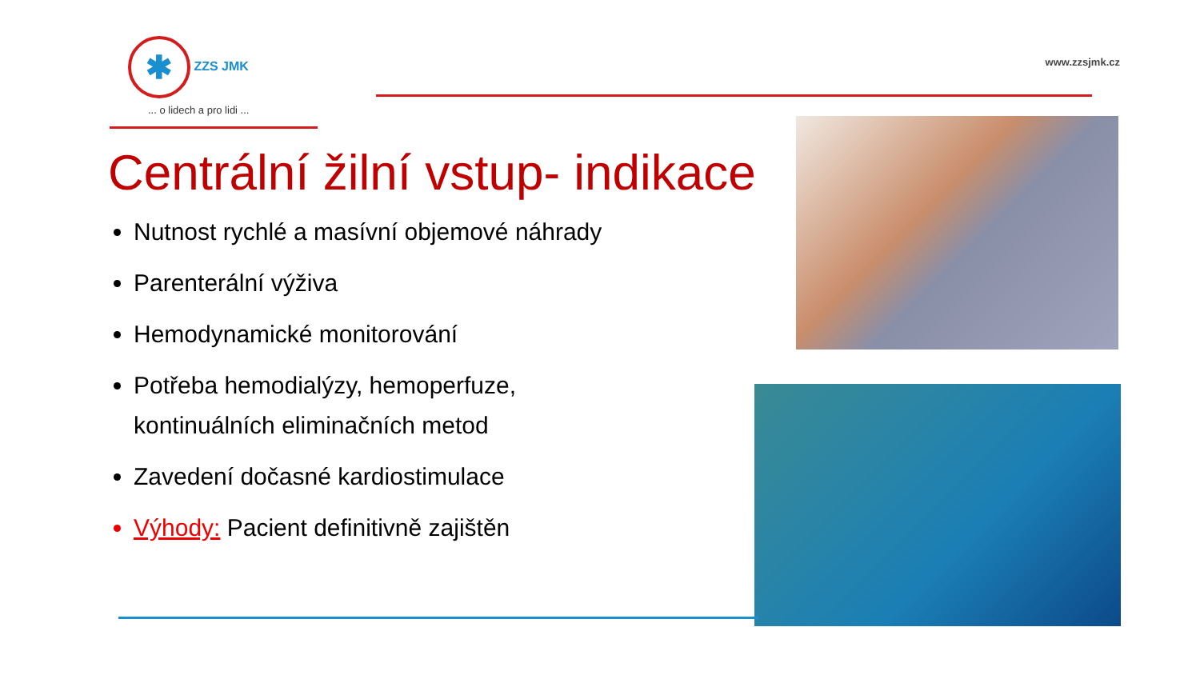✱ ZZS JMK
... o lidech a pro lidi ...
www.zzsjmk.cz
Centrální žilní vstup- indikace
Nutnost rychlé a masívní objemové náhrady
Parenterální výživa
Hemodynamické monitorování
Potřeba hemodialýzy, hemoperfuze, kontinuálních eliminačních metod
Zavedení dočasné kardiostimulace
Výhody: Pacient definitivně zajištěn